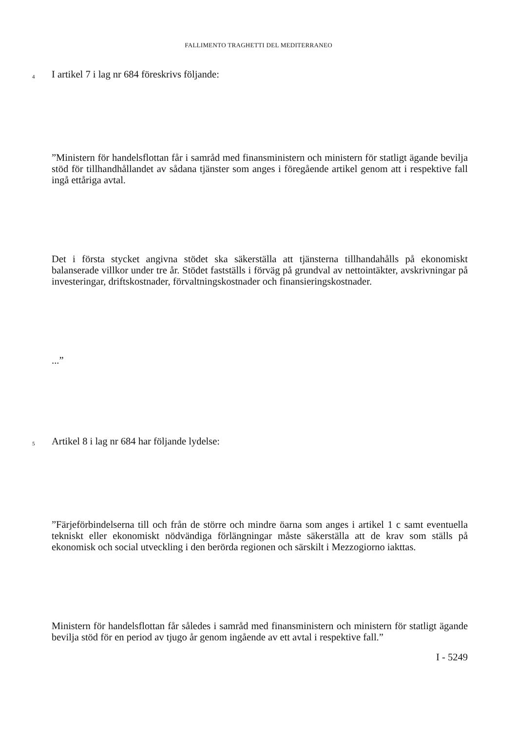FALLIMENTO TRAGHETTI DEL MEDITERRANEO
4
I artikel 7 i lag nr 684 föreskrivs följande:
”Ministern för handelsflottan får i samråd med finansministern och ministern för statligt ägande bevilja stöd för tillhandhållandet av sådana tjänster som anges i föregående artikel genom att i respektive fall ingå ettåriga avtal.
Det i första stycket angivna stödet ska säkerställa att tjänsterna tillhandahålls på ekonomiskt balanserade villkor under tre år. Stödet fastställs i förväg på grundval av nettointäkter, avskrivningar på investeringar, driftskostnader, förvaltningskostnader och finansieringskostnader.
...”
5
Artikel 8 i lag nr 684 har följande lydelse:
”Färjeförbindelserna till och från de större och mindre öarna som anges i artikel 1 c samt eventuella tekniskt eller ekonomiskt nödvändiga förlängningar måste säkerställa att de krav som ställs på ekonomisk och social utveckling i den berörda regionen och särskilt i Mezzogiorno iakttas.
Ministern för handelsflottan får således i samråd med finansministern och ministern för statligt ägande bevilja stöd för en period av tjugo år genom ingående av ett avtal i respektive fall.”
I - 5249